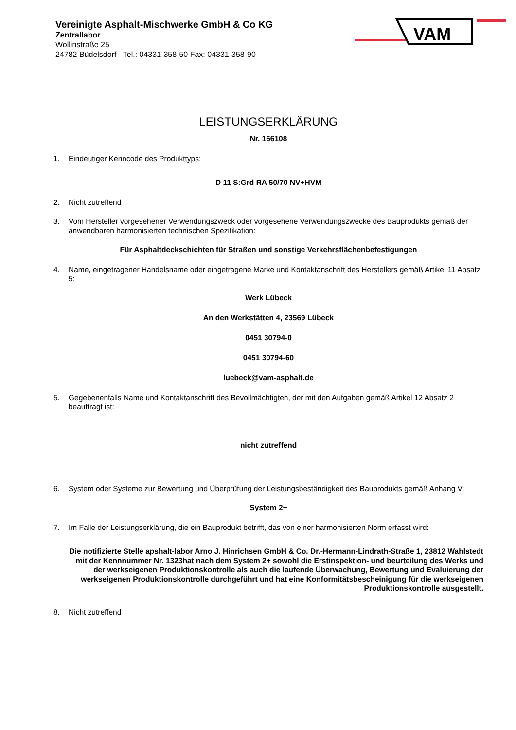Vereinigte Asphalt-Mischwerke GmbH & Co KG
Zentrallabor
Wollinstraße 25
24782 Büdelsdorf Tel.: 04331-358-50 Fax: 04331-358-90
VAM
LEISTUNGSERKLÄRUNG
Nr. 166108
1. Eindeutiger Kenncode des Produkttyps:
D 11 S:Grd RA 50/70 NV+HVM
2. Nicht zutreffend
3. Vom Hersteller vorgesehener Verwendungszweck oder vorgesehene Verwendungszwecke des Bauprodukts gemäß der anwendbaren harmonisierten technischen Spezifikation:
Für Asphaltdeckschichten für Straßen und sonstige Verkehrsflächenbefestigungen
4. Name, eingetragener Handelsname oder eingetragene Marke und Kontaktanschrift des Herstellers gemäß Artikel 11 Absatz 5:
Werk Lübeck
An den Werkstätten 4, 23569 Lübeck
0451 30794-0
0451 30794-60
luebeck@vam-asphalt.de
5. Gegebenenfalls Name und Kontaktanschrift des Bevollmächtigten, der mit den Aufgaben gemäß Artikel 12 Absatz 2 beauftragt ist:
nicht zutreffend
6. System oder Systeme zur Bewertung und Überprüfung der Leistungsbeständigkeit des Bauprodukts gemäß Anhang V:
System 2+
7. Im Falle der Leistungserklärung, die ein Bauprodukt betrifft, das von einer harmonisierten Norm erfasst wird:
Die notifizierte Stelle apshalt-labor Arno J. Hinrichsen GmbH & Co. Dr.-Hermann-Lindrath-Straße 1, 23812 Wahlstedt mit der Kennnummer Nr. 1323hat nach dem System 2+ sowohl die Erstinspektion- und beurteilung des Werks und der werkseigenen Produktionskontrolle als auch die laufende Überwachung, Bewertung und Evaluierung der werkseigenen Produktionskontrolle durchgeführt und hat eine Konformitätsbescheinigung für die werkseigenen Produktionskontrolle ausgestellt.
8. Nicht zutreffend